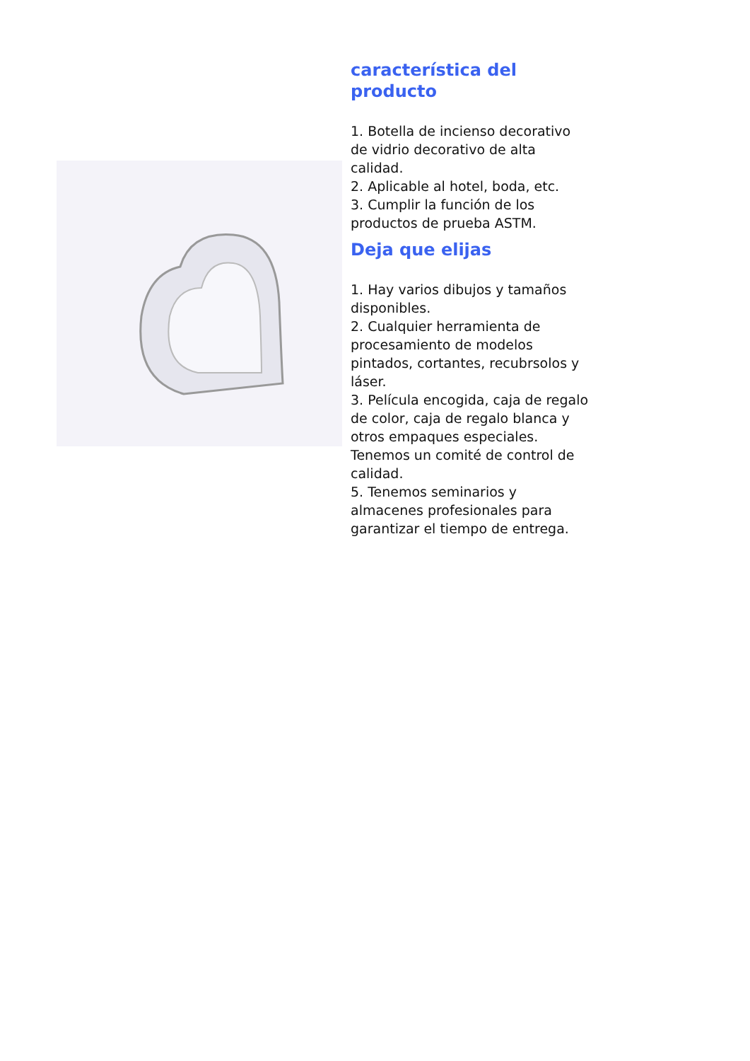característica del producto
1. Botella de incienso decorativo de vidrio decorativo de alta calidad.
2. Aplicable al hotel, boda, etc.
3. Cumplir la función de los productos de prueba ASTM.
Deja que elijas
1. Hay varios dibujos y tamaños disponibles.
2. Cualquier herramienta de procesamiento de modelos pintados, cortantes, recubrsolos y láser.
3. Película encogida, caja de regalo de color, caja de regalo blanca y otros empaques especiales.
Tenemos un comité de control de calidad.
5. Tenemos seminarios y almacenes profesionales para garantizar el tiempo de entrega.